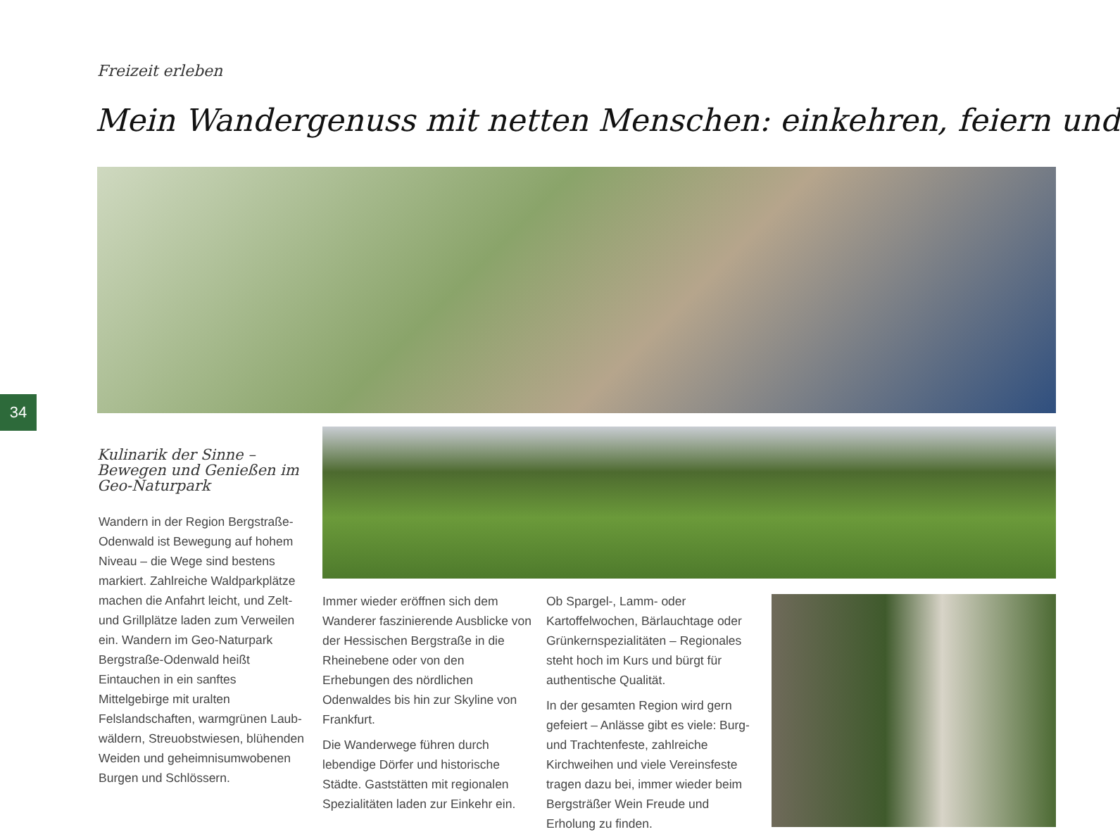Freizeit erleben
Mein Wandergenuss mit netten Menschen: einkehren, feiern und
34
Kulinarik der Sinne – Bewegen und Genießen im Geo-Naturpark
Wandern in der Region Bergstraße-Odenwald ist Bewegung auf hohem Niveau – die Wege sind bestens markiert. Zahlreiche Waldpark­plätze machen die Anfahrt leicht, und Zelt- und Grillplätze laden zum Verweilen ein. Wandern im Geo-Naturpark Bergstraße-Odenwald heißt Eintauchen in ein sanftes Mittelgebirge mit uralten Felslandschaften, warmgrünen Laub­wäldern, Streuobstwiesen, blühenden Weiden und geheimnisumwobenen Burgen und Schlössern.
Immer wieder eröffnen sich dem Wanderer faszinierende Ausblicke von der Hessischen Bergstraße in die Rheinebene oder von den Erhebungen des nördlichen Odenwaldes bis hin zur Skyline von Frankfurt.
Die Wanderwege führen durch lebendige Dörfer und historische Städte. Gaststätten mit regionalen Spezialitäten laden zur Einkehr ein.
Ob Spargel-, Lamm- oder Kartoffelwochen, Bärlauchtage oder Grünkernspezialitäten – Regionales steht hoch im Kurs und bürgt für authentische Qualität.
In der gesamten Region wird gern gefeiert – Anlässe gibt es viele: Burg- und Trachtenfeste, zahlreiche Kirchweihen und viele Vereinsfeste tragen dazu bei, immer wieder beim Bergsträßer Wein Freude und Erholung zu finden.